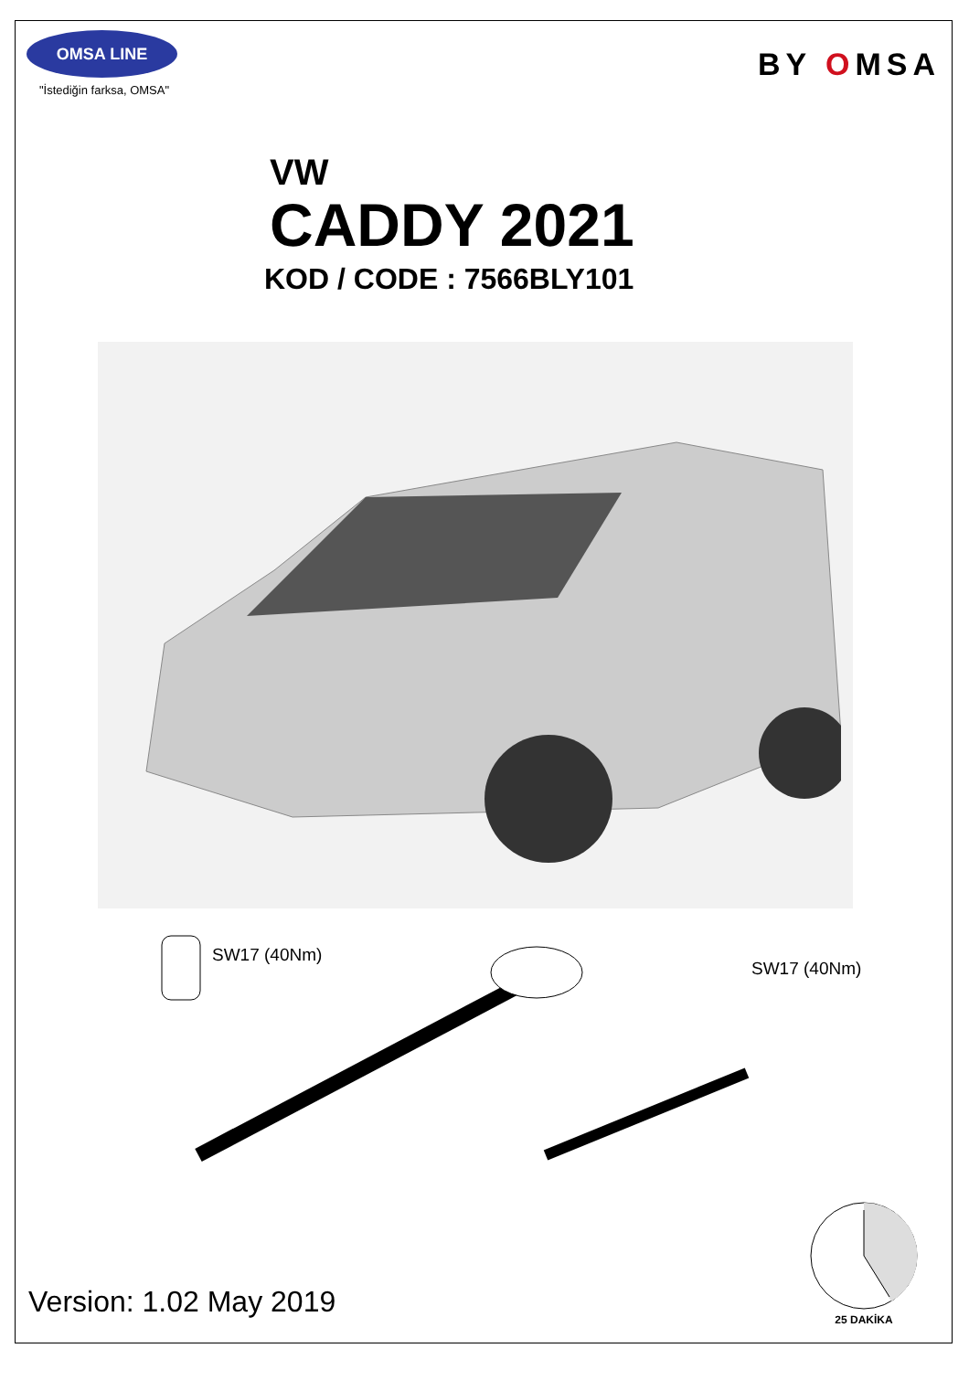OMSA LINE
"İstediğin farksa, OMSA"
BY OMSA
VW
CADDY 2021
KOD / CODE : 7566BLY101
SW17 (40Nm)
SW17 (40Nm)
Version: 1.02 May 2019
25 DAKİKA